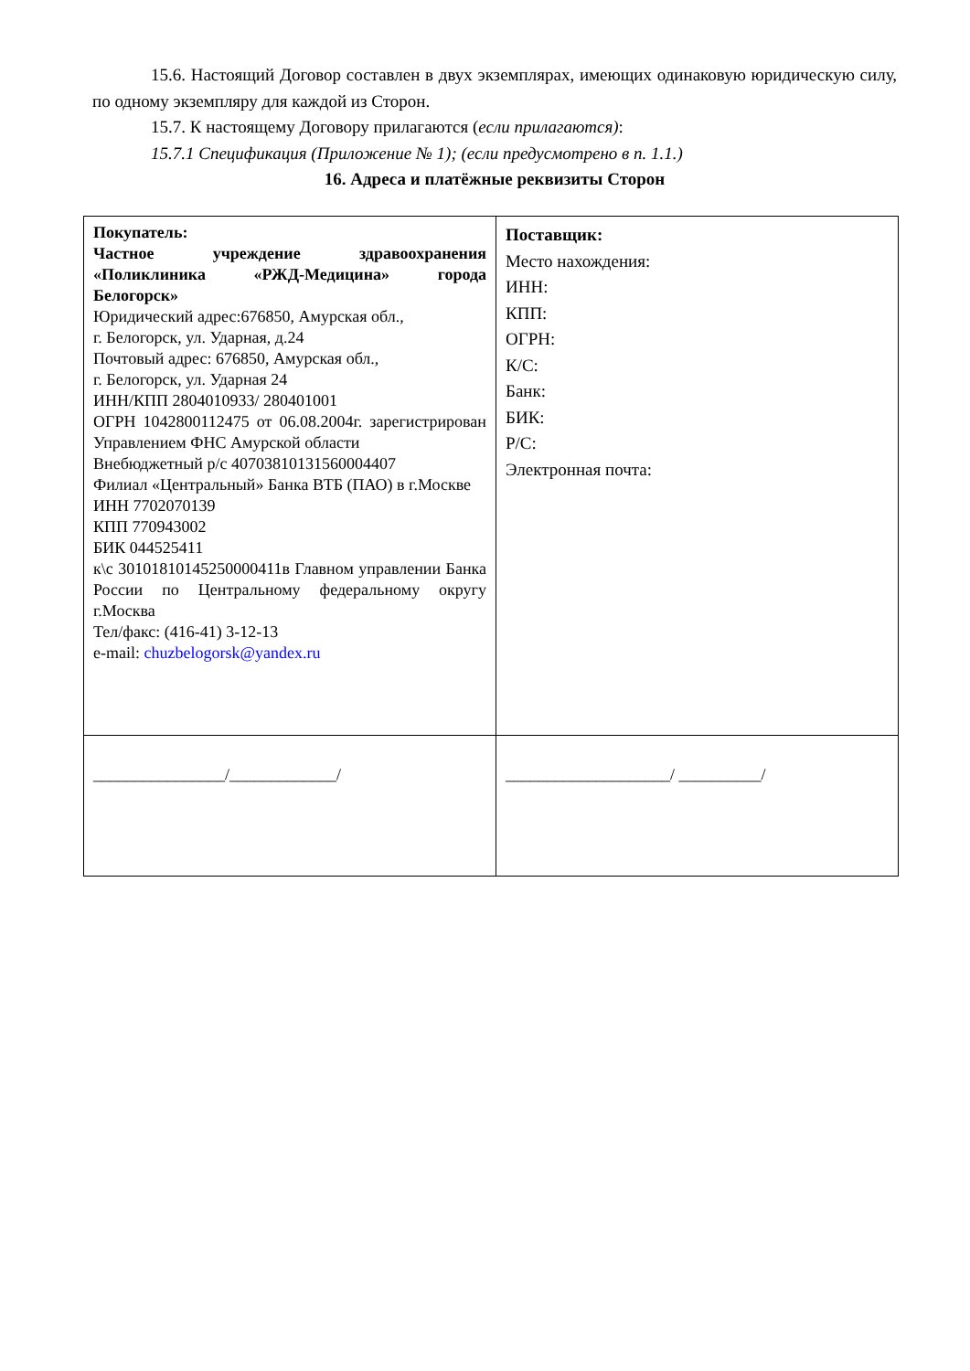15.6. Настоящий Договор составлен в двух экземплярах, имеющих одинаковую юридическую силу, по одному экземпляру для каждой из Сторон.
15.7. К настоящему Договору прилагаются (если прилагаются):
15.7.1 Спецификация (Приложение № 1); (если предусмотрено в п. 1.1.)
16. Адреса и платёжные реквизиты Сторон
| Покупатель: Частное учреждение здравоохранения «Поликлиника «РЖД-Медицина» города Белогорск» Юридический адрес:676850, Амурская обл., г. Белогорск, ул. Ударная, д.24 Почтовый адрес: 676850, Амурская обл., г. Белогорск, ул. Ударная 24 ИНН/КПП 2804010933/ 280401001 ОГРН 1042800112475 от 06.08.2004г. зарегистрирован Управлением ФНС Амурской области Внебюджетный р/с 40703810131560004407 Филиал «Центральный» Банка ВТБ (ПАО) в г.Москве ИНН 7702070139 КПП 770943002 БИК 044525411 к\с 30101810145250000411в Главном управлении Банка России по Центральному федеральному округу г.Москва Тел/факс: (416-41) 3-12-13 e-mail: chuzbelogorsk@yandex.ru | Поставщик: Место нахождения: ИНН: КПП: ОГРН: К/С: Банк: БИК: Р/С: Электронная почта: |
| ________________/_____________/ | ____________________/ __________/ |